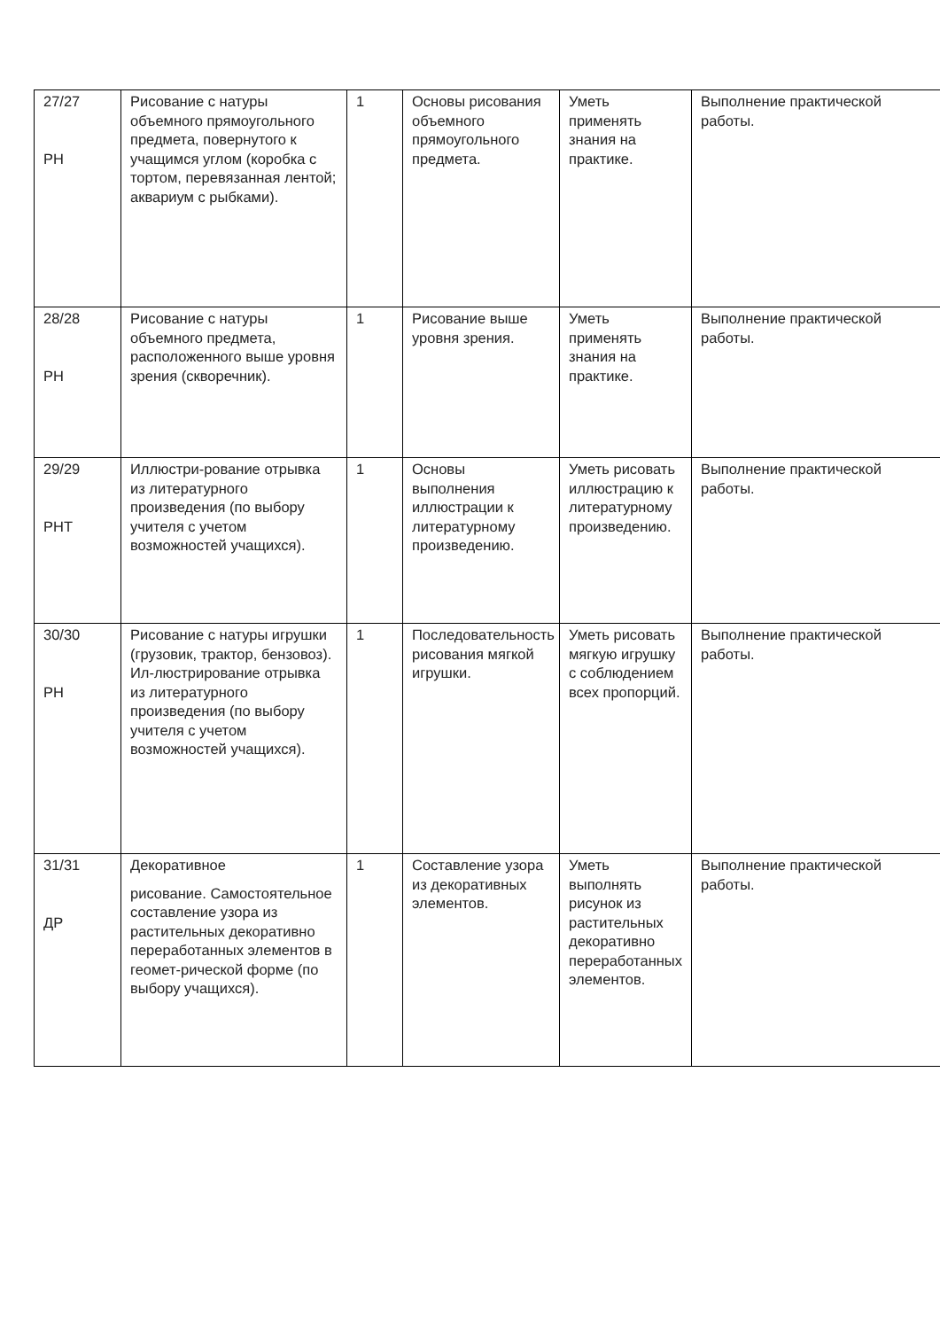| 27/27 РН | Рисование с натуры объемного прямоугольного предмета, повернутого к учащимся углом (коробка с тортом, перевязанная лентой; аквариум с рыбками). | 1 | Основы рисования объемного прямоугольного предмета. | Уметь применять знания на практике. | Выполнение практической работы. |
| 28/28 РН | Рисование с натуры объемного предмета, расположенного выше уровня зрения (скворечник). | 1 | Рисование выше уровня зрения. | Уметь применять знания на практике. | Выполнение практической работы. |
| 29/29 РНТ | Иллюстри-рование отрывка из литературного произведения (по выбору учителя с учетом возможностей учащихся). | 1 | Основы выполнения иллюстрации к литературному произведению. | Уметь рисовать иллюстрацию к литературному произведению. | Выполнение практической работы. |
| 30/30 РН | Рисование с натуры игрушки (грузовик, трактор, бензовоз). Ил-люстрирование отрывка из литературного произведения (по выбору учителя с учетом возможностей учащихся). | 1 | Последовательность рисования мягкой игрушки. | Уметь рисовать мягкую игрушку с соблюдением всех пропорций. | Выполнение практической работы. |
| 31/31 ДР | Декоративное рисование. Самостоятельное составление узора из растительных декоративно переработанных элементов в геомет-рической форме (по выбору учащихся). | 1 | Составление узора из декоративных элементов. | Уметь выполнять рисунок из растительных декоративно переработанных элементов. | Выполнение практической работы. |